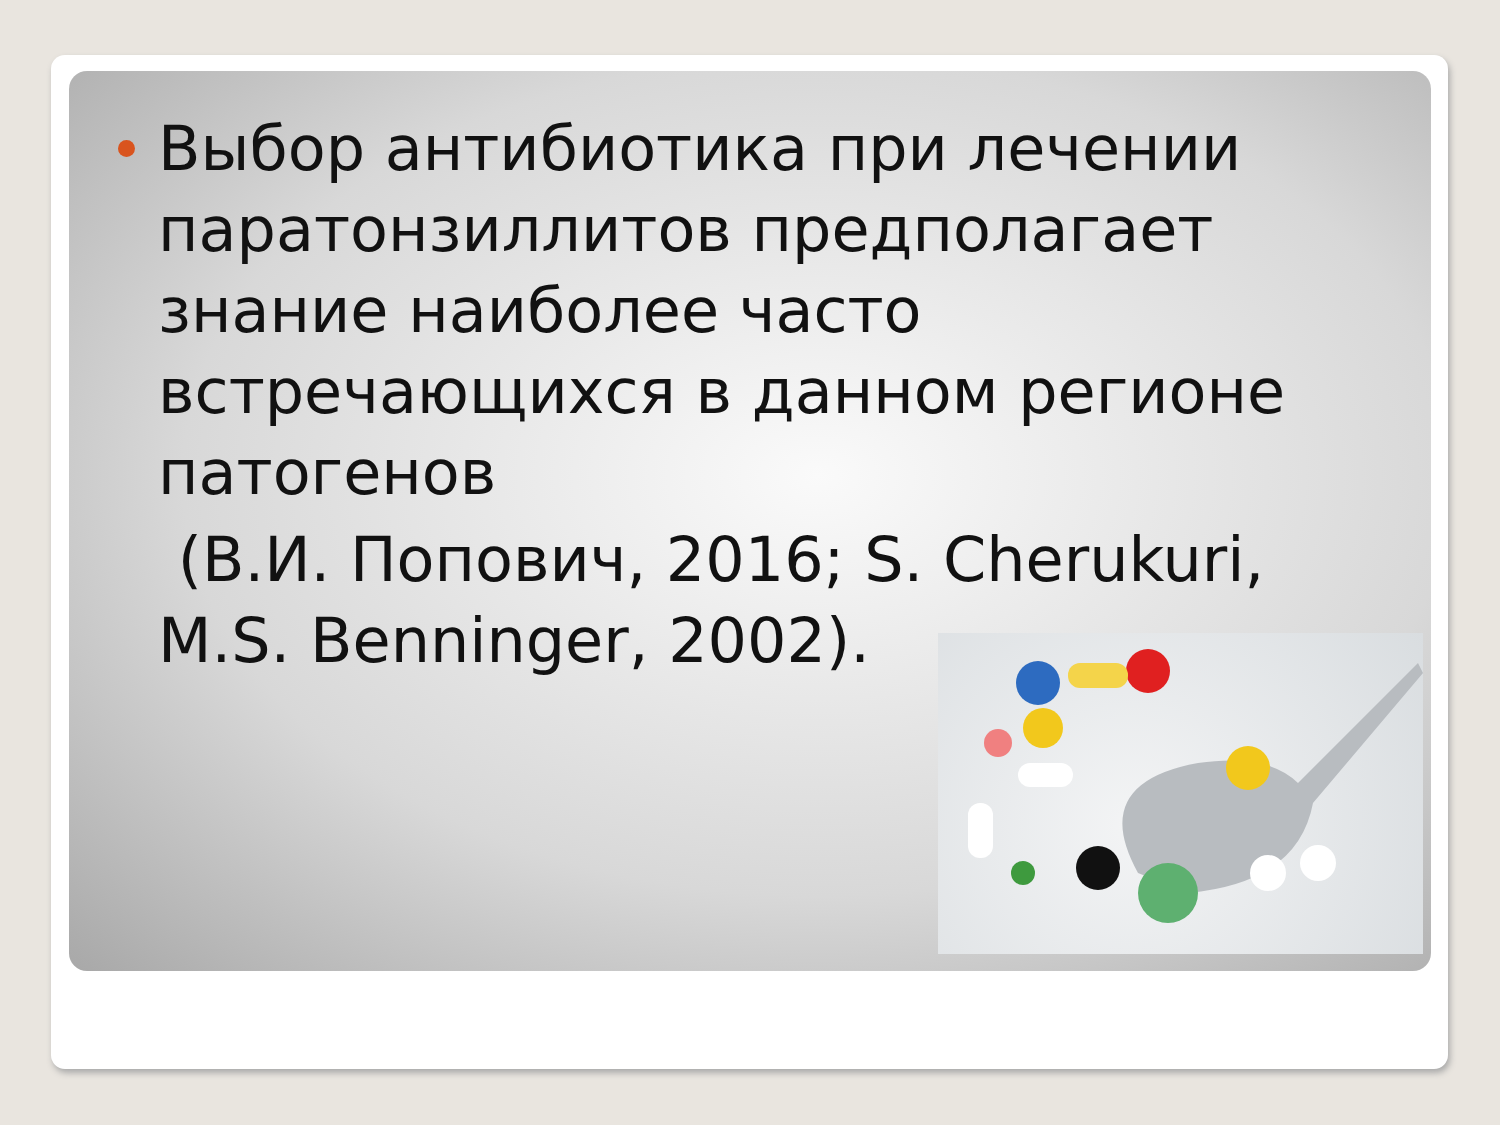Выбор антибиотика при лечении паратонзиллитов предполагает знание наиболее часто встречающихся в данном регионе патогенов
(В.И. Попович, 2016; S. Cherukuri, M.S. Benninger, 2002).